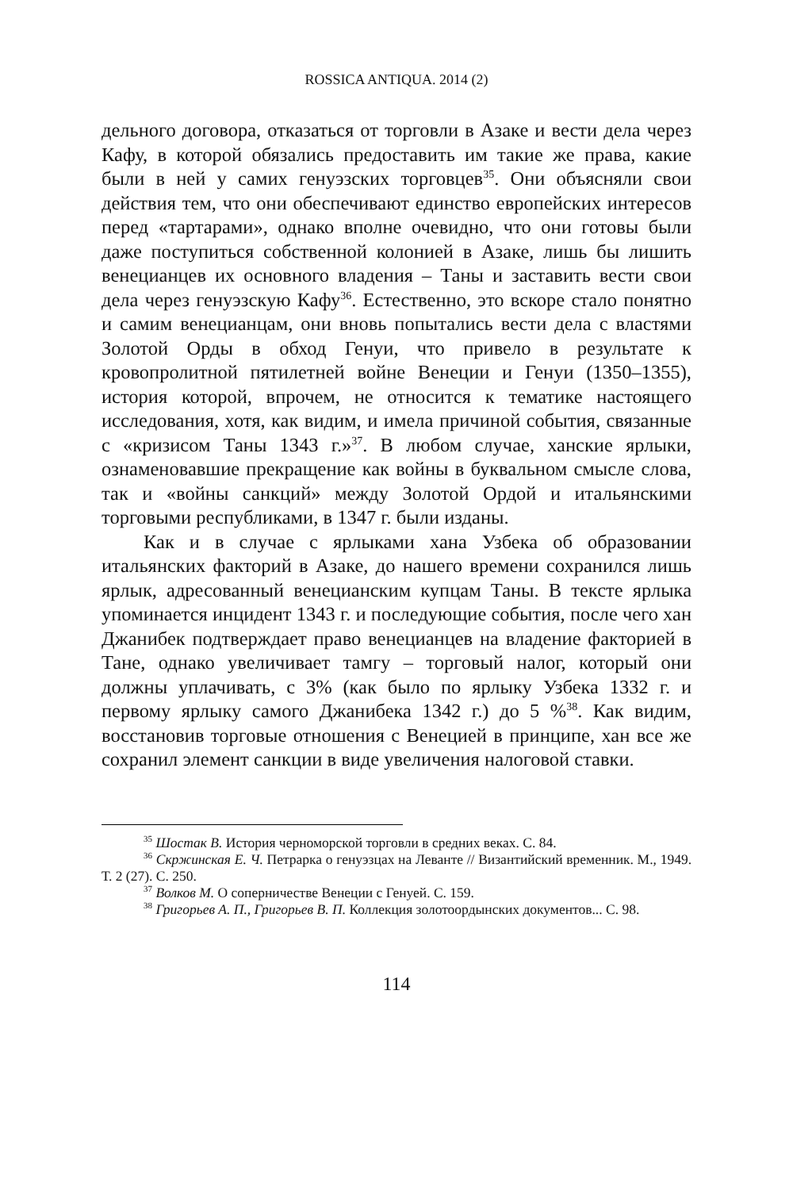ROSSICA ANTIQUA. 2014 (2)
дельного договора, отказаться от торговли в Азаке и вести дела через Кафу, в которой обязались предоставить им такие же права, какие были в ней у самих генуэзских торговцев<sup>35</sup>. Они объясняли свои действия тем, что они обеспечивают единство европейских интересов перед «тартарами», однако вполне очевидно, что они готовы были даже поступиться собственной колонией в Азаке, лишь бы лишить венецианцев их основного владения – Таны и заставить вести свои дела через генуэзскую Кафу<sup>36</sup>. Естественно, это вскоре стало понятно и самим венецианцам, они вновь попытались вести дела с властями Золотой Орды в обход Генуи, что привело в результате к кровопролитной пятилетней войне Венеции и Генуи (1350–1355), история которой, впрочем, не относится к тематике настоящего исследования, хотя, как видим, и имела причиной события, связанные с «кризисом Таны 1343 г.»<sup>37</sup>. В любом случае, ханские ярлыки, ознаменовавшие прекращение как войны в буквальном смысле слова, так и «войны санкций» между Золотой Ордой и итальянскими торговыми республиками, в 1347 г. были изданы.
Как и в случае с ярлыками хана Узбека об образовании итальянских факторий в Азаке, до нашего времени сохранился лишь ярлык, адресованный венецианским купцам Таны. В тексте ярлыка упоминается инцидент 1343 г. и последующие события, после чего хан Джанибек подтверждает право венецианцев на владение факторией в Тане, однако увеличивает тамгу – торговый налог, который они должны уплачивать, с 3% (как было по ярлыку Узбека 1332 г. и первому ярлыку самого Джанибека 1342 г.) до 5 %<sup>38</sup>. Как видим, восстановив торговые отношения с Венецией в принципе, хан все же сохранил элемент санкции в виде увеличения налоговой ставки.
<sup>35</sup> Шостак В. История черноморской торговли в средних веках. С. 84.
<sup>36</sup> Скржинская Е. Ч. Петрарка о генуэзцах на Леванте // Византийский временник. М., 1949. Т. 2 (27). С. 250.
<sup>37</sup> Волков М. О соперничестве Венеции с Генуей. С. 159.
<sup>38</sup> Григорьев А. П., Григорьев В. П. Коллекция золотоордынских документов... С. 98.
114